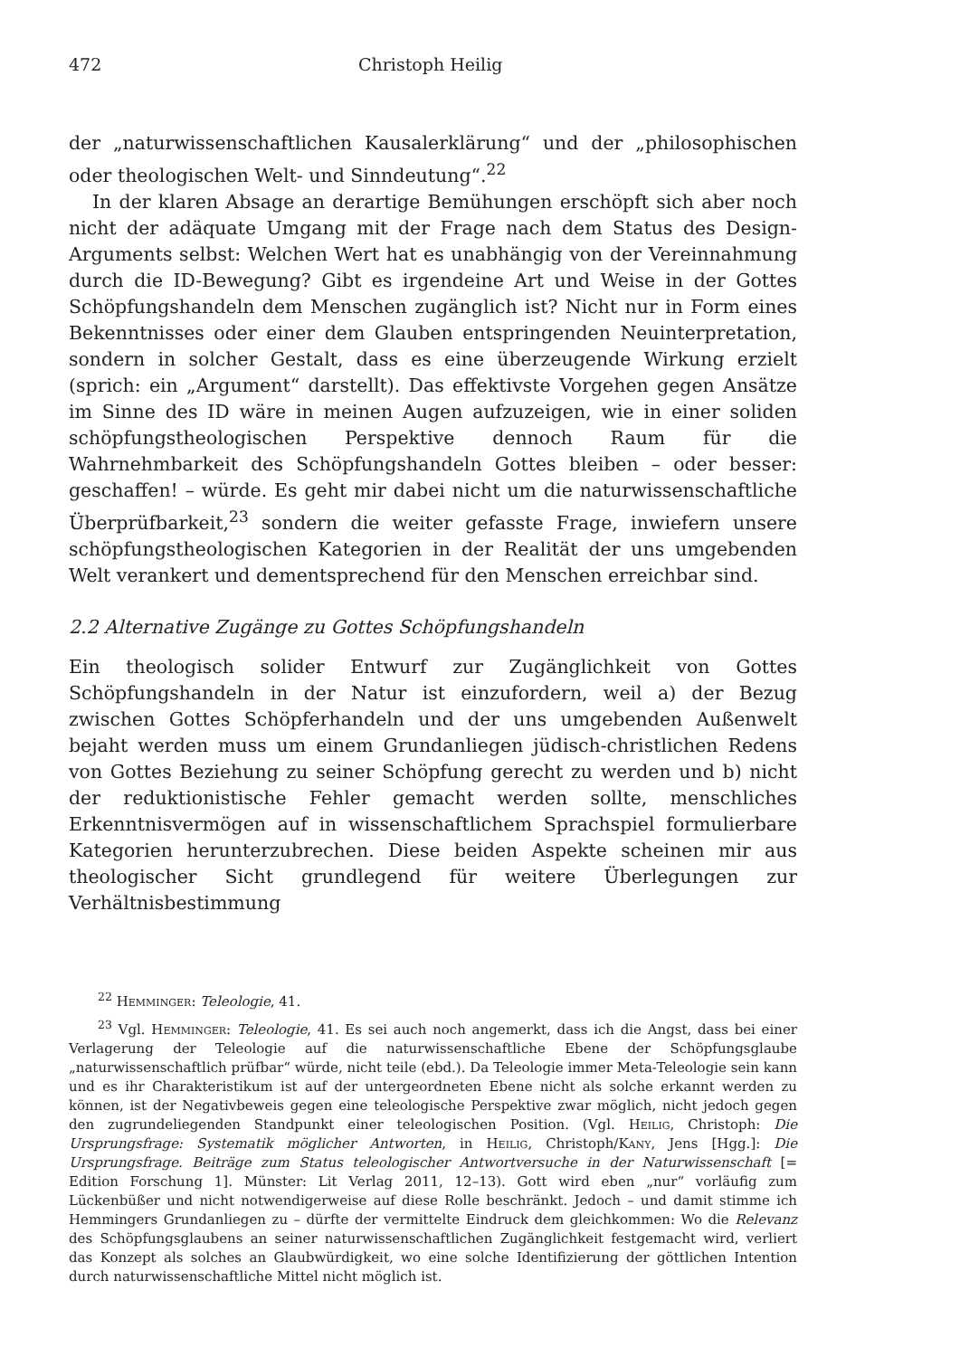472 Christoph Heilig
der „naturwissenschaftlichen Kausalerklärung“ und der „philosophischen oder theologischen Welt- und Sinndeutung“.<sup>22</sup>
In der klaren Absage an derartige Bemühungen erschöpft sich aber noch nicht der adäquate Umgang mit der Frage nach dem Status des Design-Arguments selbst: Welchen Wert hat es unabhängig von der Vereinnahmung durch die ID-Bewegung? Gibt es irgendeine Art und Weise in der Gottes Schöpfungshandeln dem Menschen zugänglich ist? Nicht nur in Form eines Bekenntnisses oder einer dem Glauben entspringenden Neuinterpretation, sondern in solcher Gestalt, dass es eine überzeugende Wirkung erzielt (sprich: ein „Argument“ darstellt). Das effektivste Vorgehen gegen Ansätze im Sinne des ID wäre in meinen Augen aufzuzeigen, wie in einer soliden schöpfungstheologischen Perspektive dennoch Raum für die Wahrnehmbarkeit des Schöpfungshandeln Gottes bleiben – oder besser: geschaffen! – würde. Es geht mir dabei nicht um die naturwissenschaftliche Überprüfbarkeit,<sup>23</sup> sondern die weiter gefasste Frage, inwiefern unsere schöpfungstheologischen Kategorien in der Realität der uns umgebenden Welt verankert und dementsprechend für den Menschen erreichbar sind.
2.2 Alternative Zugänge zu Gottes Schöpfungshandeln
Ein theologisch solider Entwurf zur Zugänglichkeit von Gottes Schöpfungshandeln in der Natur ist einzufordern, weil a) der Bezug zwischen Gottes Schöpferhandeln und der uns umgebenden Außenwelt bejaht werden muss um einem Grundanliegen jüdisch-christlichen Redens von Gottes Beziehung zu seiner Schöpfung gerecht zu werden und b) nicht der reduktionistische Fehler gemacht werden sollte, menschliches Erkenntnisvermögen auf in wissenschaftlichem Sprachspiel formulierbare Kategorien herunterzubrechen. Diese beiden Aspekte scheinen mir aus theologischer Sicht grundlegend für weitere Überlegungen zur Verhältnisbestimmung
<sup>22</sup> Hemminger: Teleologie, 41.
<sup>23</sup> Vgl. Hemminger: Teleologie, 41. Es sei auch noch angemerkt, dass ich die Angst, dass bei einer Verlagerung der Teleologie auf die naturwissenschaftliche Ebene der Schöpfungsglaube „naturwissenschaftlich prüfbar“ würde, nicht teile (ebd.). Da Teleologie immer Meta-Teleologie sein kann und es ihr Charakteristikum ist auf der untergeordneten Ebene nicht als solche erkannt werden zu können, ist der Negativbeweis gegen eine teleologische Perspektive zwar möglich, nicht jedoch gegen den zugrundeliegenden Standpunkt einer teleologischen Position. (Vgl. Heilig, Christoph: Die Ursprungsfrage: Systematik möglicher Antworten, in Heilig, Christoph/Kany, Jens [Hgg.]: Die Ursprungsfrage. Beiträge zum Status teleologischer Antwortversuche in der Naturwissenschaft [= Edition Forschung 1]. Münster: Lit Verlag 2011, 12–13). Gott wird eben „nur“ vorläufig zum Lückenbüßer und nicht notwendigerweise auf diese Rolle beschränkt. Jedoch – und damit stimme ich Hemmingers Grundanliegen zu – dürfte der vermittelte Eindruck dem gleichkommen: Wo die Relevanz des Schöpfungsglaubens an seiner naturwissenschaftlichen Zugänglichkeit festgemacht wird, verliert das Konzept als solches an Glaubwürdigkeit, wo eine solche Identifizierung der göttlichen Intention durch naturwissenschaftliche Mittel nicht möglich ist.